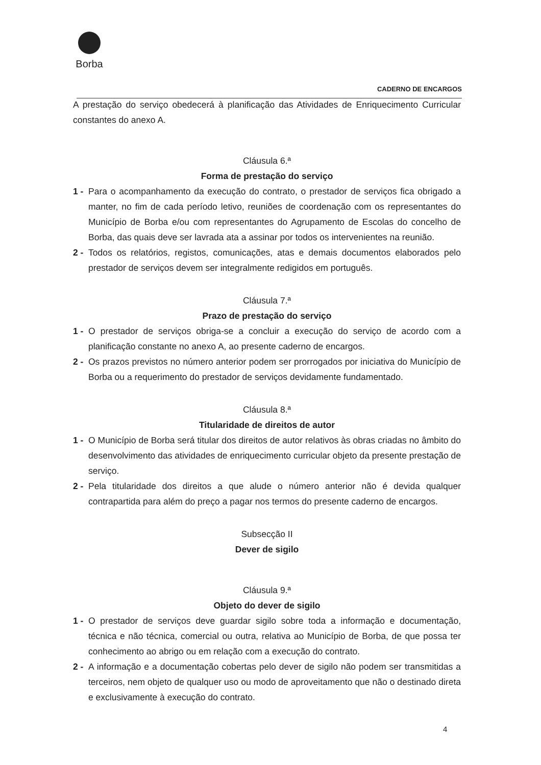Borba
CADERNO DE ENCARGOS
A prestação do serviço obedecerá à planificação das Atividades de Enriquecimento Curricular constantes do anexo A.
Cláusula 6.ª
Forma de prestação do serviço
1 - Para o acompanhamento da execução do contrato, o prestador de serviços fica obrigado a manter, no fim de cada período letivo, reuniões de coordenação com os representantes do Município de Borba e/ou com representantes do Agrupamento de Escolas do concelho de Borba, das quais deve ser lavrada ata a assinar por todos os intervenientes na reunião.
2 - Todos os relatórios, registos, comunicações, atas e demais documentos elaborados pelo prestador de serviços devem ser integralmente redigidos em português.
Cláusula 7.ª
Prazo de prestação do serviço
1 - O prestador de serviços obriga-se a concluir a execução do serviço de acordo com a planificação constante no anexo A, ao presente caderno de encargos.
2 - Os prazos previstos no número anterior podem ser prorrogados por iniciativa do Município de Borba ou a requerimento do prestador de serviços devidamente fundamentado.
Cláusula 8.ª
Titularidade de direitos de autor
1 - O Município de Borba será titular dos direitos de autor relativos às obras criadas no âmbito do desenvolvimento das atividades de enriquecimento curricular objeto da presente prestação de serviço.
2 - Pela titularidade dos direitos a que alude o número anterior não é devida qualquer contrapartida para além do preço a pagar nos termos do presente caderno de encargos.
Subsecção II
Dever de sigilo
Cláusula 9.ª
Objeto do dever de sigilo
1 - O prestador de serviços deve guardar sigilo sobre toda a informação e documentação, técnica e não técnica, comercial ou outra, relativa ao Município de Borba, de que possa ter conhecimento ao abrigo ou em relação com a execução do contrato.
2 - A informação e a documentação cobertas pelo dever de sigilo não podem ser transmitidas a terceiros, nem objeto de qualquer uso ou modo de aproveitamento que não o destinado direta e exclusivamente à execução do contrato.
4